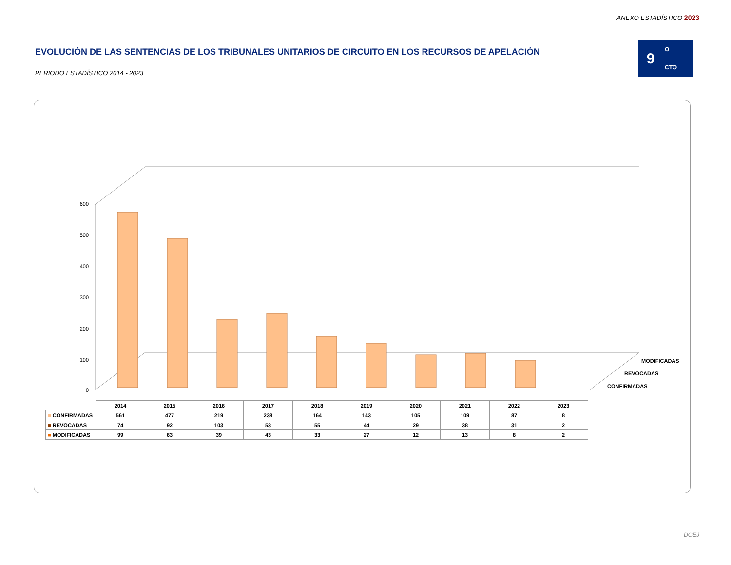ANEXO ESTADÍSTICO 2023
EVOLUCIÓN DE LAS SENTENCIAS DE LOS TRIBUNALES UNITARIOS DE CIRCUITO EN LOS RECURSOS DE APELACIÓN
PERIODO ESTADÍSTICO 2014 - 2023
9
O
CTO
0
100
200
300
400
500
600
MODIFICADAS
REVOCADAS
CONFIRMADAS
| | 2014 | 2015 | 2016 | 2017 | 2018 | 2019 | 2020 | 2021 | 2022 | 2023 |
| --- | --- | --- | --- | --- | --- | --- | --- | --- | --- | --- |
| ■ CONFIRMADAS | 561 | 477 | 219 | 238 | 164 | 143 | 105 | 109 | 87 | 8 |
| ■ REVOCADAS | 74 | 92 | 103 | 53 | 55 | 44 | 29 | 38 | 31 | 2 |
| ■ MODIFICADAS | 99 | 63 | 39 | 43 | 33 | 27 | 12 | 13 | 8 | 2 |
DGEJ